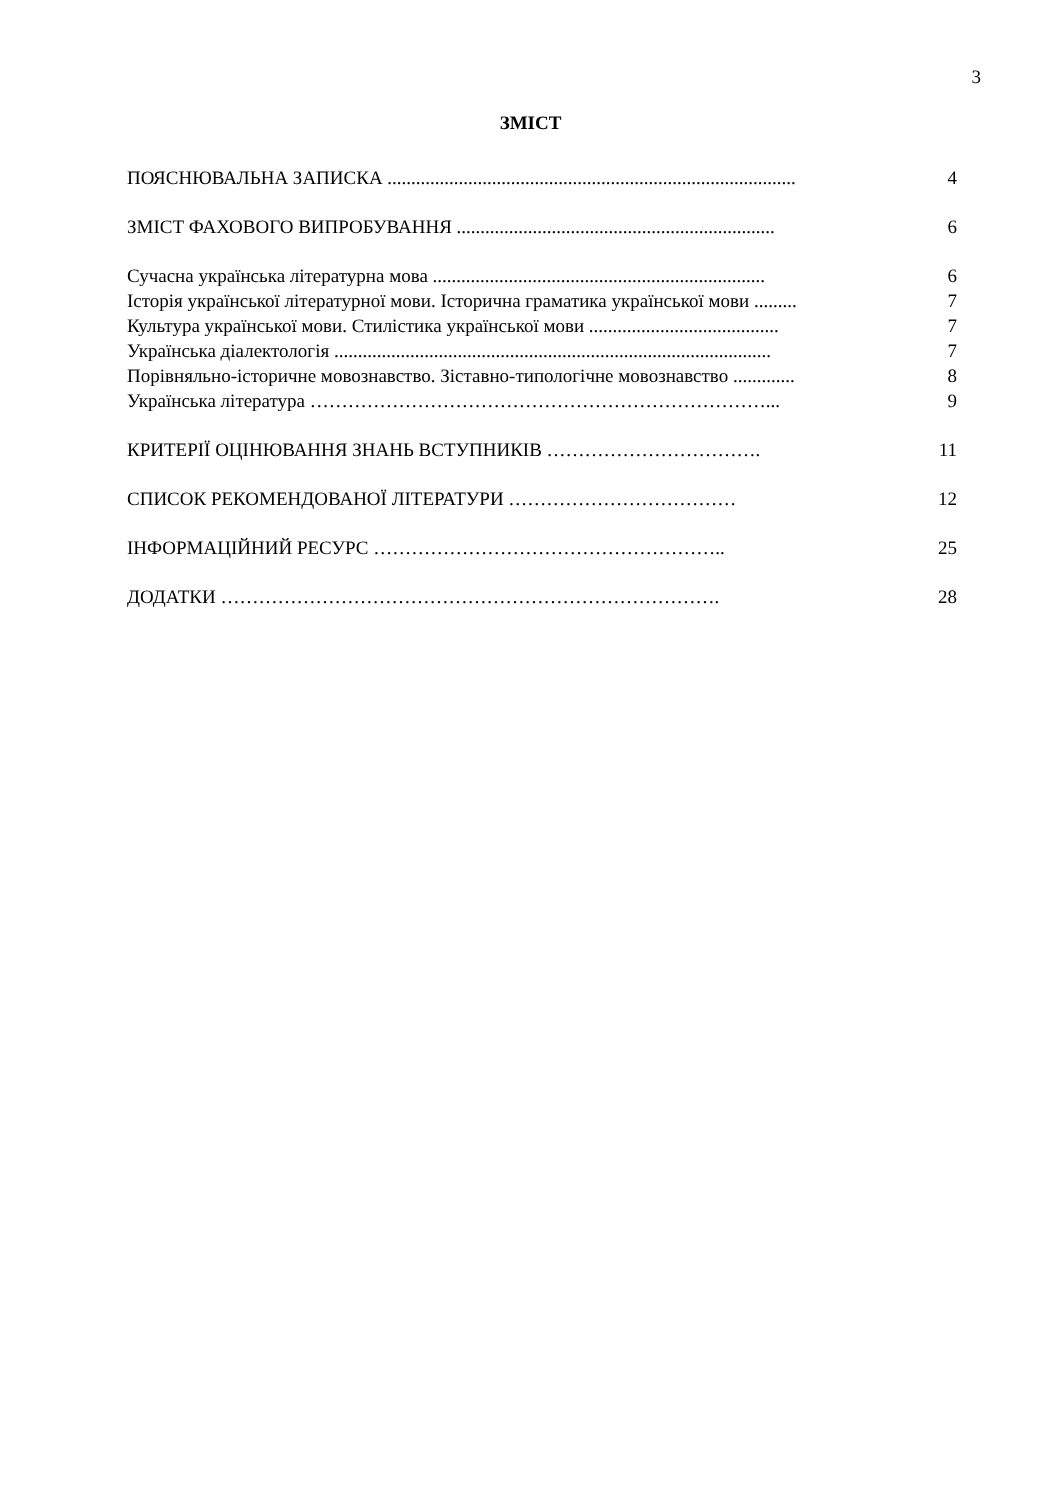3
ЗМІСТ
ПОЯСНЮВАЛЬНА ЗАПИСКА ...................................................................................... 4
ЗМІСТ ФАХОВОГО ВИПРОБУВАННЯ ................................................................... 6
Сучасна українська літературна мова ...................................................................... 6
Історія української літературної мови. Історична граматика української мови ......... 7
Культура української мови. Стилістика української мови ........................................ 7
Українська діалектологія ............................................................................................ 7
Порівняльно-історичне мовознавство. Зіставно-типологічне мовознавство ............. 8
Українська література ………………………………………………………………... 9
КРИТЕРІЇ ОЦІНЮВАННЯ ЗНАНЬ ВСТУПНИКІВ ……………………………. 11
СПИСОК РЕКОМЕНДОВАНОЇ ЛІТЕРАТУРИ ……………………………… 12
ІНФОРМАЦІЙНИЙ РЕСУРС ……………………………………………….. 25
ДОДАТКИ ……………………………………………………………………. 28